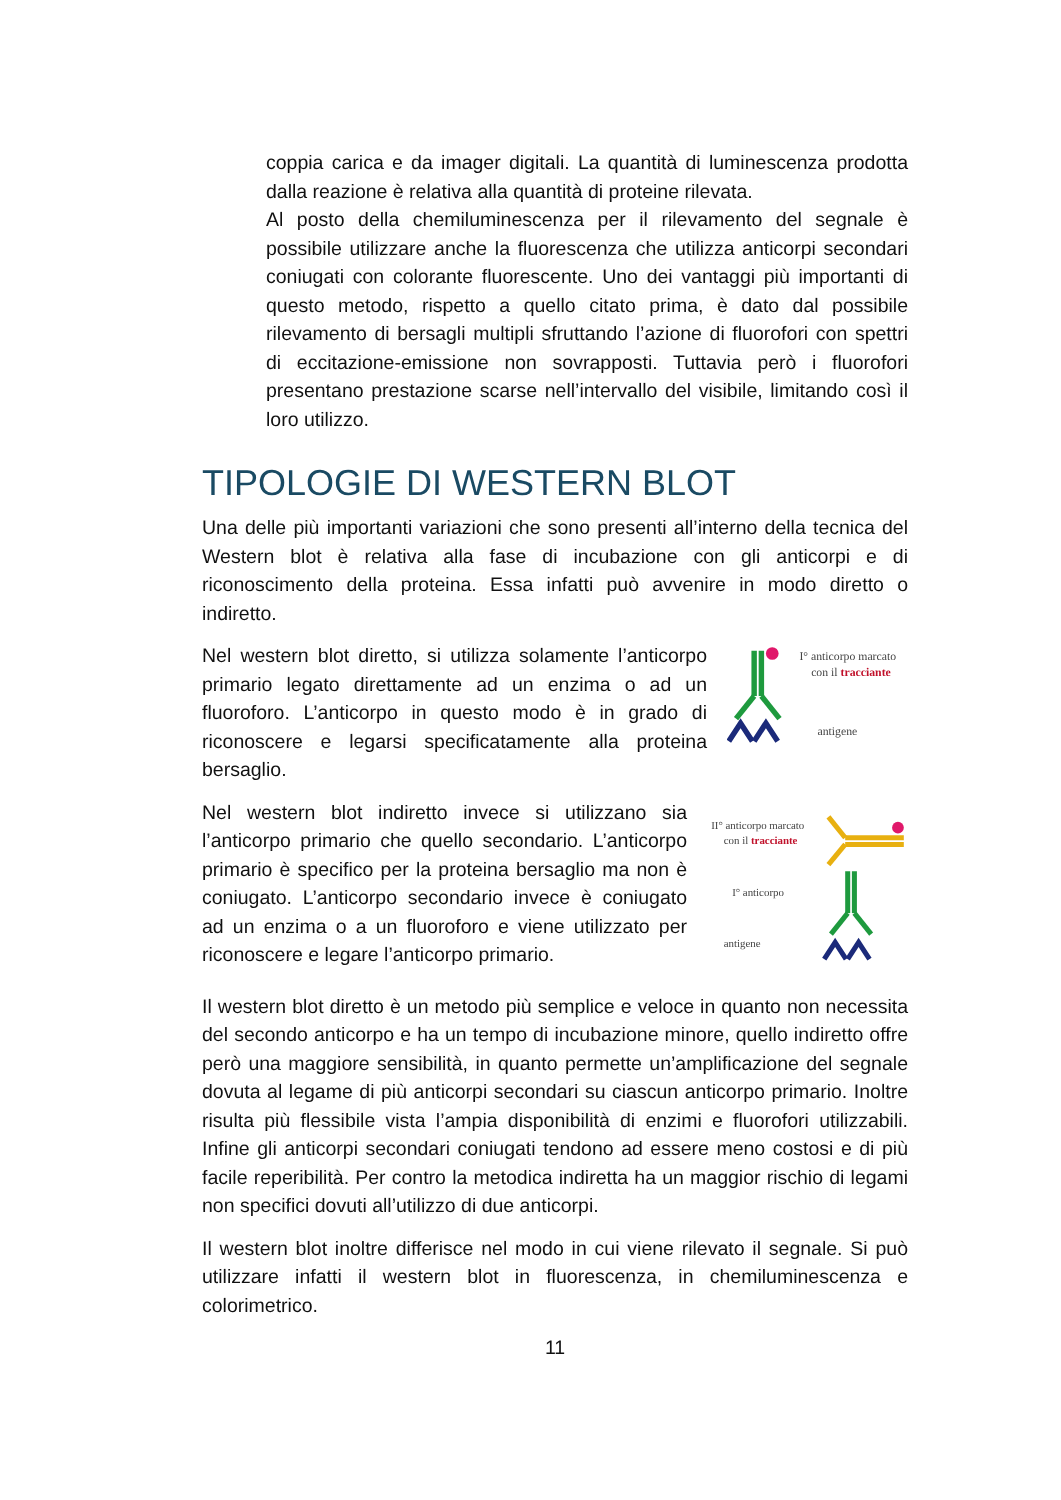coppia carica e da imager digitali. La quantità di luminescenza prodotta dalla reazione è relativa alla quantità di proteine rilevata.
Al posto della chemiluminescenza per il rilevamento del segnale è possibile utilizzare anche la fluorescenza che utilizza anticorpi secondari coniugati con colorante fluorescente. Uno dei vantaggi più importanti di questo metodo, rispetto a quello citato prima, è dato dal possibile rilevamento di bersagli multipli sfruttando l’azione di fluorofori con spettri di eccitazione-emissione non sovrapposti. Tuttavia però i fluorofori presentano prestazione scarse nell’intervallo del visibile, limitando così il loro utilizzo.
TIPOLOGIE DI WESTERN BLOT
Una delle più importanti variazioni che sono presenti all’interno della tecnica del Western blot è relativa alla fase di incubazione con gli anticorpi e di riconoscimento della proteina. Essa infatti può avvenire in modo diretto o indiretto.
Nel western blot diretto, si utilizza solamente l’anticorpo primario legato direttamente ad un enzima o ad un fluoroforo. L’anticorpo in questo modo è in grado di riconoscere e legarsi specificatamente alla proteina bersaglio.
I° anticorpo marcato
con il tracciante
antigene
Nel western blot indiretto invece si utilizzano sia l’anticorpo primario che quello secondario. L’anticorpo primario è specifico per la proteina bersaglio ma non è coniugato. L’anticorpo secondario invece è coniugato ad un enzima o a un fluoroforo e viene utilizzato per riconoscere e legare l’anticorpo primario.
II° anticorpo marcato
con il tracciante
I° anticorpo
antigene
Il western blot diretto è un metodo più semplice e veloce in quanto non necessita del secondo anticorpo e ha un tempo di incubazione minore, quello indiretto offre però una maggiore sensibilità, in quanto permette un’amplificazione del segnale dovuta al legame di più anticorpi secondari su ciascun anticorpo primario. Inoltre risulta più flessibile vista l’ampia disponibilità di enzimi e fluorofori utilizzabili. Infine gli anticorpi secondari coniugati tendono ad essere meno costosi e di più facile reperibilità. Per contro la metodica indiretta ha un maggior rischio di legami non specifici dovuti all’utilizzo di due anticorpi.
Il western blot inoltre differisce nel modo in cui viene rilevato il segnale. Si può utilizzare infatti il western blot in fluorescenza, in chemiluminescenza e colorimetrico.
11